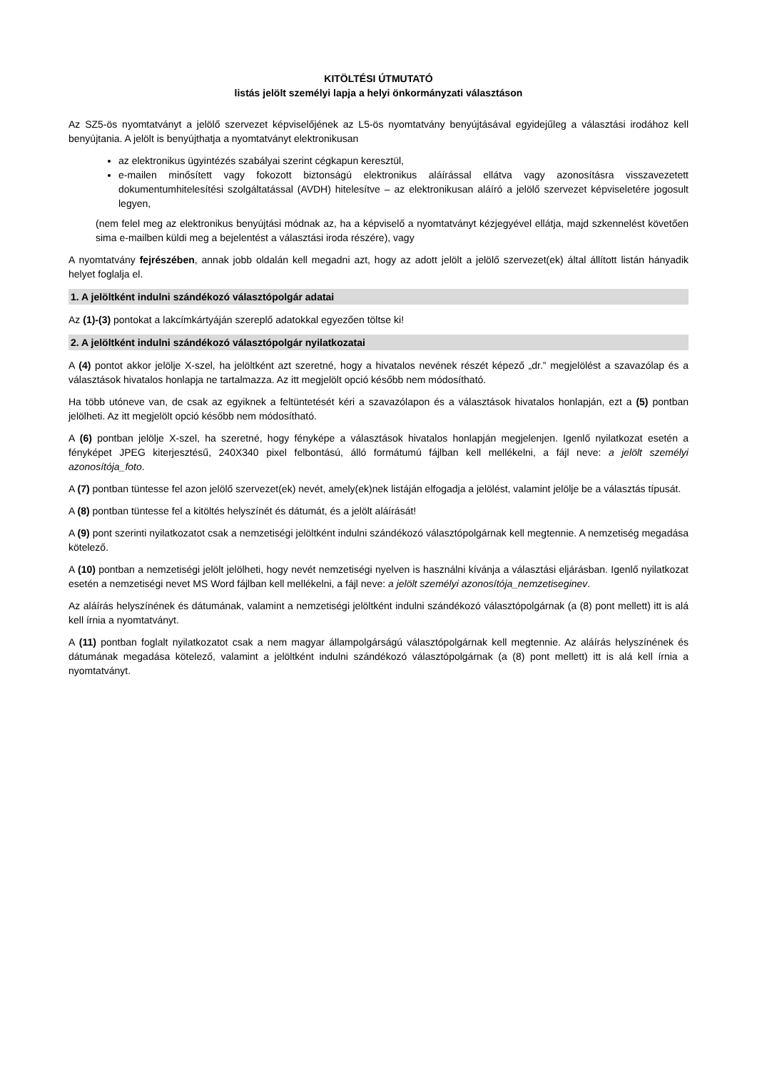KITÖLTÉSI ÚTMUTATÓ
listás jelölt személyi lapja a helyi önkormányzati választáson
Az SZ5-ös nyomtatványt a jelölő szervezet képviselőjének az L5-ös nyomtatvány benyújtásával egyidejűleg a választási irodához kell benyújtania. A jelölt is benyújthatja a nyomtatványt elektronikusan
az elektronikus ügyintézés szabályai szerint cégkapun keresztül,
e-mailen minősített vagy fokozott biztonságú elektronikus aláírással ellátva vagy azonosításra visszavezetett dokumentumhitelesítési szolgáltatással (AVDH) hitelesítve – az elektronikusan aláíró a jelölő szervezet képviseletére jogosult legyen,
(nem felel meg az elektronikus benyújtási módnak az, ha a képviselő a nyomtatványt kézjegyével ellátja, majd szkennelést követően sima e-mailben küldi meg a bejelentést a választási iroda részére), vagy
A nyomtatvány fejrészében, annak jobb oldalán kell megadni azt, hogy az adott jelölt a jelölő szervezet(ek) által állított listán hányadik helyet foglalja el.
1. A jelöltként indulni szándékozó választópolgár adatai
Az (1)-(3) pontokat a lakcímkártyáján szereplő adatokkal egyezően töltse ki!
2. A jelöltként indulni szándékozó választópolgár nyilatkozatai
A (4) pontot akkor jelölje X-szel, ha jelöltként azt szeretné, hogy a hivatalos nevének részét képező „dr.” megjelölést a szavazólap és a választások hivatalos honlapja ne tartalmazza. Az itt megjelölt opció később nem módosítható.
Ha több utóneve van, de csak az egyiknek a feltüntetését kéri a szavazólapon és a választások hivatalos honlapján, ezt a (5) pontban jelölheti. Az itt megjelölt opció később nem módosítható.
A (6) pontban jelölje X-szel, ha szeretné, hogy fényképe a választások hivatalos honlapján megjelenjen. Igenlő nyilatkozat esetén a fényképet JPEG kiterjesztésű, 240X340 pixel felbontású, álló formátumú fájlban kell mellékelni, a fájl neve: a jelölt személyi azonosítója_foto.
A (7) pontban tüntesse fel azon jelölő szervezet(ek) nevét, amely(ek)nek listáján elfogadja a jelölést, valamint jelölje be a választás típusát.
A (8) pontban tüntesse fel a kitöltés helyszínét és dátumát, és a jelölt aláírását!
A (9) pont szerinti nyilatkozatot csak a nemzetiségi jelöltként indulni szándékozó választópolgárnak kell megtennie. A nemzetiség megadása kötelező.
A (10) pontban a nemzetiségi jelölt jelölheti, hogy nevét nemzetiségi nyelven is használni kívánja a választási eljárásban. Igenlő nyilatkozat esetén a nemzetiségi nevet MS Word fájlban kell mellékelni, a fájl neve: a jelölt személyi azonosítója_nemzetiseginev.
Az aláírás helyszínének és dátumának, valamint a nemzetiségi jelöltként indulni szándékozó választópolgárnak (a (8) pont mellett) itt is alá kell írnia a nyomtatványt.
A (11) pontban foglalt nyilatkozatot csak a nem magyar állampolgárságú választópolgárnak kell megtennie. Az aláírás helyszínének és dátumának megadása kötelező, valamint a jelöltként indulni szándékozó választópolgárnak (a (8) pont mellett) itt is alá kell írnia a nyomtatványt.